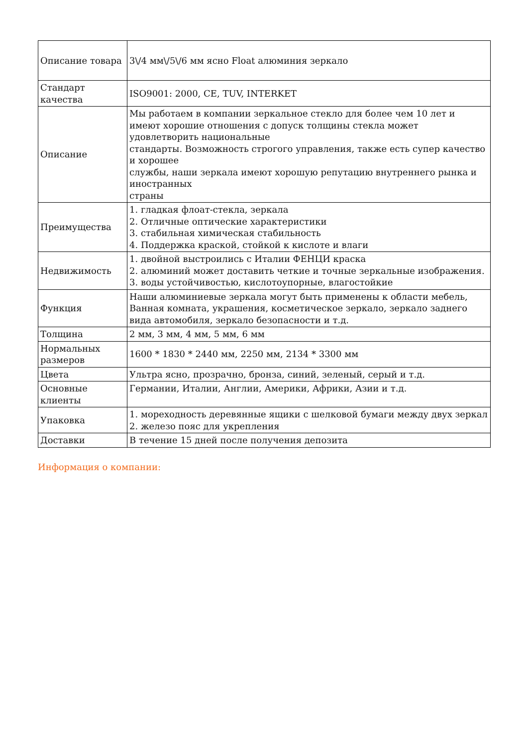| Описание товара | 3\/4 мм\/5\/6 мм ясно Float алюминия зеркало |
| Стандарт качества | ISO9001: 2000, CE, TUV, INTERKET |
| Описание | Мы работаем в компании зеркальное стекло для более чем 10 лет и имеют хорошие отношения с допуск толщины стекла может удовлетворить национальные стандарты. Возможность строгого управления, также есть супер качество и хорошее службы, наши зеркала имеют хорошую репутацию внутреннего рынка и иностранных страны |
| Преимущества | 1. гладкая флоат-стекла, зеркала 2. Отличные оптические характеристики 3. стабильная химическая стабильность 4. Поддержка краской, стойкой к кислоте и влаги |
| Недвижимость | 1. двойной выстроились с Италии ФЕНЦИ краска 2. алюминий может доставить четкие и точные зеркальные изображения. 3. воды устойчивостью, кислотоупорные, влагостойкие |
| Функция | Наши алюминиевые зеркала могут быть применены к области мебель, Ванная комната, украшения, косметическое зеркало, зеркало заднего вида автомобиля, зеркало безопасности и т.д. |
| Толщина | 2 мм, 3 мм, 4 мм, 5 мм, 6 мм |
| Нормальных размеров | 1600 * 1830 * 2440 мм, 2250 мм, 2134 * 3300 мм |
| Цвета | Ультра ясно, прозрачно, бронза, синий, зеленый, серый и т.д. |
| Основные клиенты | Германии, Италии, Англии, Америки, Африки, Азии и т.д. |
| Упаковка | 1. мореходность деревянные ящики с шелковой бумаги между двух зеркал 2. железо пояс для укрепления |
| Доставки | В течение 15 дней после получения депозита |
Информация о компании: